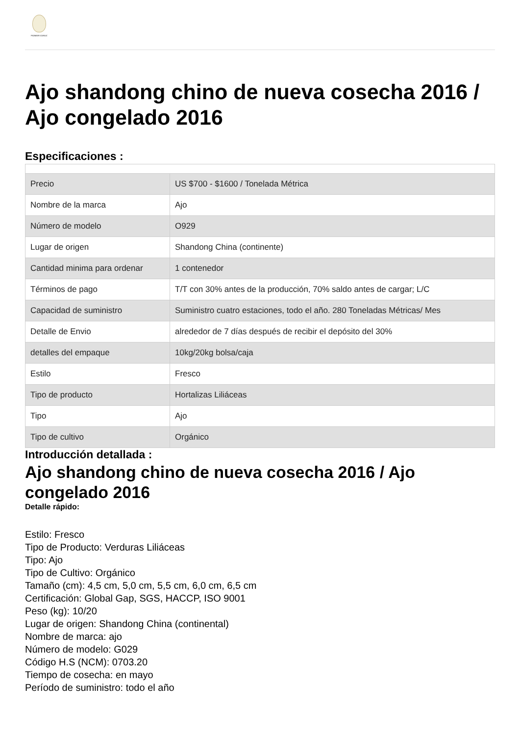PIONEER GARLIC
Ajo shandong chino de nueva cosecha 2016 / Ajo congelado 2016
Especificaciones :
| Precio | US $700 - $1600 / Tonelada Métrica |
| Nombre de la marca | Ajo |
| Número de modelo | O929 |
| Lugar de origen | Shandong China (continente) |
| Cantidad minima para ordenar | 1 contenedor |
| Términos de pago | T/T con 30% antes de la producción, 70% saldo antes de cargar; L/C |
| Capacidad de suministro | Suministro cuatro estaciones, todo el año. 280 Toneladas Métricas/ Mes |
| Detalle de Envio | alrededor de 7 días después de recibir el depósito del 30% |
| detalles del empaque | 10kg/20kg bolsa/caja |
| Estilo | Fresco |
| Tipo de producto | Hortalizas Liliáceas |
| Tipo | Ajo |
| Tipo de cultivo | Orgánico |
Introducción detallada :
Ajo shandong chino de nueva cosecha 2016 / Ajo congelado 2016
Detalle rápido:
Estilo: Fresco
Tipo de Producto: Verduras Liliáceas
Tipo: Ajo
Tipo de Cultivo: Orgánico
Tamaño (cm): 4,5 cm, 5,0 cm, 5,5 cm, 6,0 cm, 6,5 cm
Certificación: Global Gap, SGS, HACCP, ISO 9001
Peso (kg): 10/20
Lugar de origen: Shandong China (continental)
Nombre de marca: ajo
Número de modelo: G029
Código H.S (NCM): 0703.20
Tiempo de cosecha: en mayo
Período de suministro: todo el año